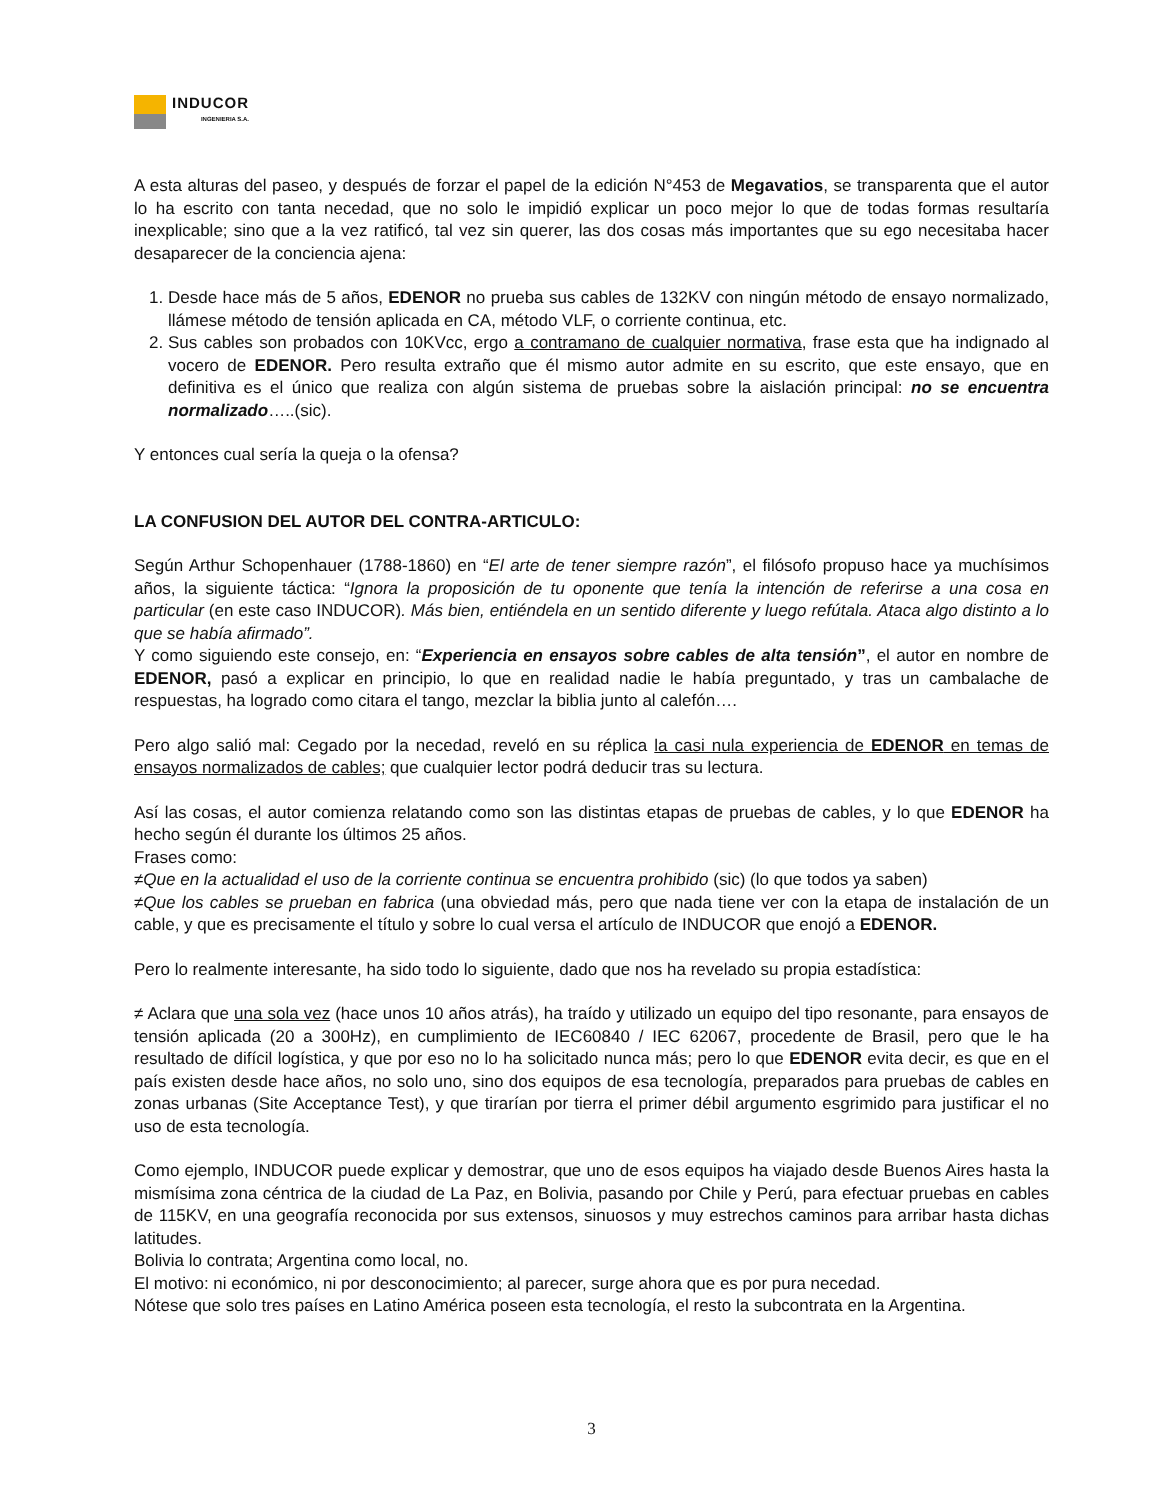INDUCOR
INGENIERIA S.A.
A esta alturas del paseo, y después de forzar el papel de la edición N°453 de Megavatios, se transparenta que el autor lo ha escrito con tanta necedad, que no solo le impidió explicar un poco mejor lo que de todas formas resultaría inexplicable; sino que a la vez ratificó, tal vez sin querer, las dos cosas más importantes que su ego necesitaba hacer desaparecer de la conciencia ajena:
1. Desde hace más de 5 años, EDENOR no prueba sus cables de 132KV con ningún método de ensayo normalizado, llámese método de tensión aplicada en CA, método VLF, o corriente continua, etc.
2. Sus cables son probados con 10KVcc, ergo a contramano de cualquier normativa, frase esta que ha indignado al vocero de EDENOR. Pero resulta extraño que él mismo autor admite en su escrito, que este ensayo, que en definitiva es el único que realiza con algún sistema de pruebas sobre la aislación principal: no se encuentra normalizado…..(sic).
Y entonces cual sería la queja o la ofensa?
LA CONFUSION DEL AUTOR DEL CONTRA-ARTICULO:
Según Arthur Schopenhauer (1788-1860) en “El arte de tener siempre razón”, el filósofo propuso hace ya muchísimos años, la siguiente táctica: “Ignora la proposición de tu oponente que tenía la intención de referirse a una cosa en particular (en este caso INDUCOR). Más bien, entiéndela en un sentido diferente y luego refútala. Ataca algo distinto a lo que se había afirmado”.
Y como siguiendo este consejo, en: “Experiencia en ensayos sobre cables de alta tensión”, el autor en nombre de EDENOR, pasó a explicar en principio, lo que en realidad nadie le había preguntado, y tras un cambalache de respuestas, ha logrado como citara el tango, mezclar la biblia junto al calefón….
Pero algo salió mal: Cegado por la necedad, reveló en su réplica la casi nula experiencia de EDENOR en temas de ensayos normalizados de cables; que cualquier lector podrá deducir tras su lectura.
Así las cosas, el autor comienza relatando como son las distintas etapas de pruebas de cables, y lo que EDENOR ha hecho según él durante los últimos 25 años.
Frases como:
≠Que en la actualidad el uso de la corriente continua se encuentra prohibido (sic) (lo que todos ya saben)
≠Que los cables se prueban en fabrica (una obviedad más, pero que nada tiene ver con la etapa de instalación de un cable, y que es precisamente el título y sobre lo cual versa el artículo de INDUCOR que enojó a EDENOR.
Pero lo realmente interesante, ha sido todo lo siguiente, dado que nos ha revelado su propia estadística:
≠ Aclara que una sola vez (hace unos 10 años atrás), ha traído y utilizado un equipo del tipo resonante, para ensayos de tensión aplicada (20 a 300Hz), en cumplimiento de IEC60840 / IEC 62067, procedente de Brasil, pero que le ha resultado de difícil logística, y que por eso no lo ha solicitado nunca más; pero lo que EDENOR evita decir, es que en el país existen desde hace años, no solo uno, sino dos equipos de esa tecnología, preparados para pruebas de cables en zonas urbanas (Site Acceptance Test), y que tirarían por tierra el primer débil argumento esgrimido para justificar el no uso de esta tecnología.
Como ejemplo, INDUCOR puede explicar y demostrar, que uno de esos equipos ha viajado desde Buenos Aires hasta la mismísima zona céntrica de la ciudad de La Paz, en Bolivia, pasando por Chile y Perú, para efectuar pruebas en cables de 115KV, en una geografía reconocida por sus extensos, sinuosos y muy estrechos caminos para arribar hasta dichas latitudes.
Bolivia lo contrata; Argentina como local, no.
El motivo: ni económico, ni por desconocimiento; al parecer, surge ahora que es por pura necedad.
Nótese que solo tres países en Latino América poseen esta tecnología, el resto la subcontrata en la Argentina.
3